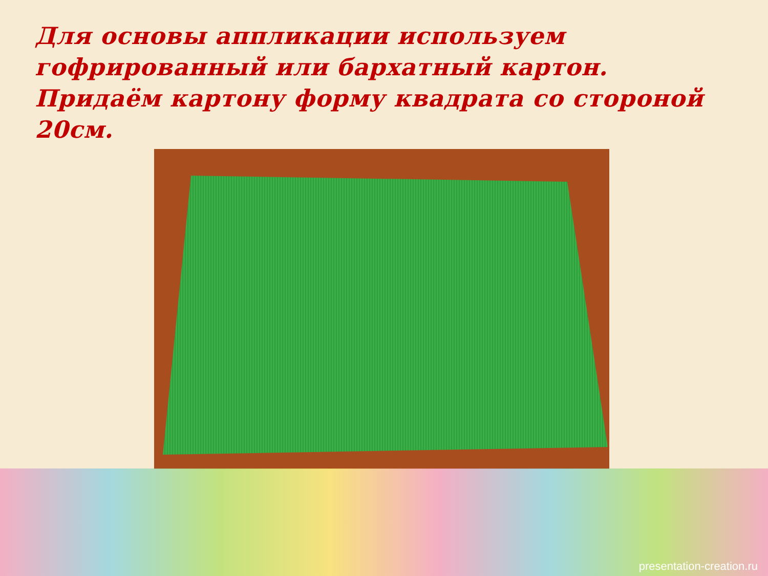Для основы аппликации используем гофрированный или бархатный картон. Придаём картону форму квадрата со стороной 20см.
presentation-creation.ru